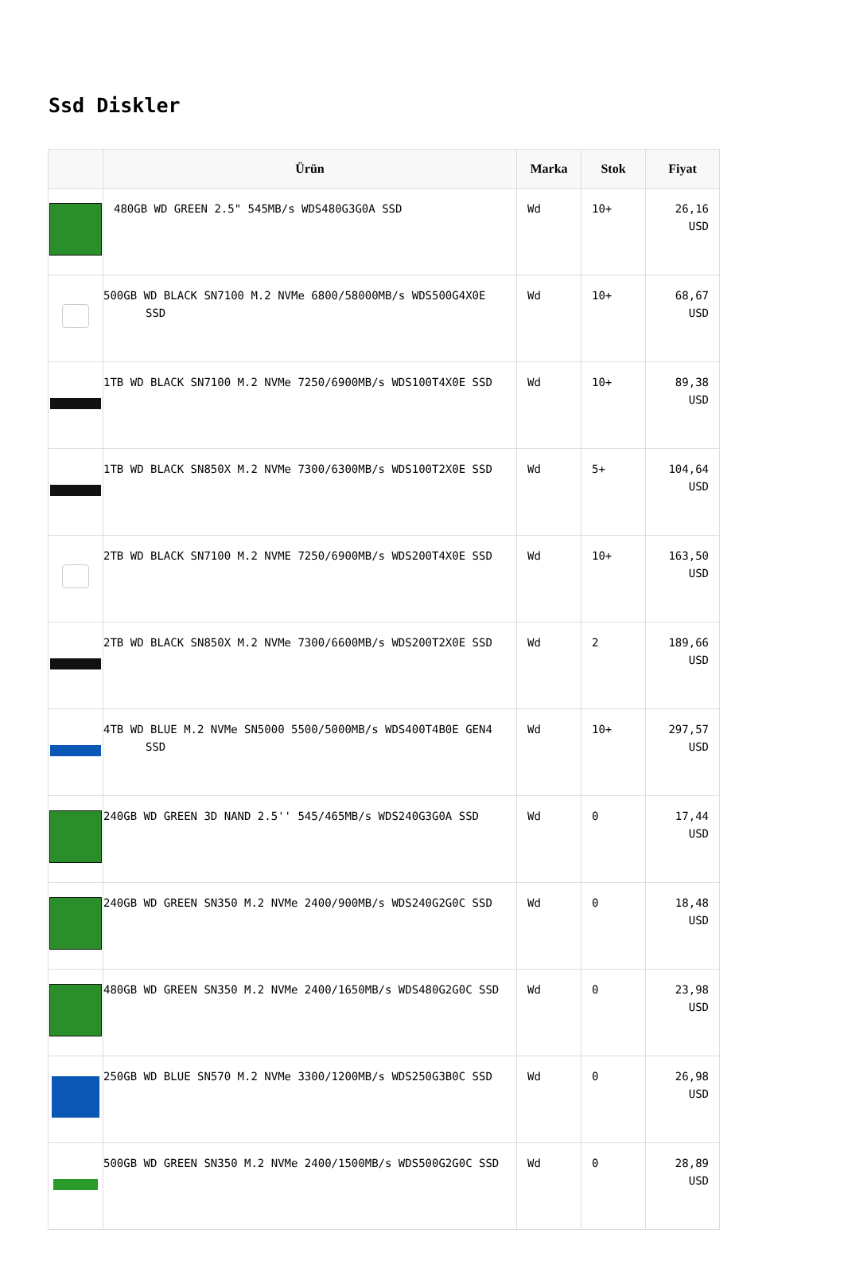Ssd Diskler
| | Ürün | Marka | Stok | Fiyat |
| --- | --- | --- | --- | --- |
| | 480GB WD GREEN 2.5" 545MB/s WDS480G3G0A SSD | Wd | 10+ | 26,16 USD |
| | 500GB WD BLACK SN7100 M.2 NVMe 6800/58000MB/s WDS500G4X0E SSD | Wd | 10+ | 68,67 USD |
| | 1TB WD BLACK SN7100 M.2 NVMe 7250/6900MB/s WDS100T4X0E SSD | Wd | 10+ | 89,38 USD |
| | 1TB WD BLACK SN850X M.2 NVMe 7300/6300MB/s WDS100T2X0E SSD | Wd | 5+ | 104,64 USD |
| | 2TB WD BLACK SN7100 M.2 NVME 7250/6900MB/s WDS200T4X0E SSD | Wd | 10+ | 163,50 USD |
| | 2TB WD BLACK SN850X M.2 NVMe 7300/6600MB/s WDS200T2X0E SSD | Wd | 2 | 189,66 USD |
| | 4TB WD BLUE M.2 NVMe SN5000 5500/5000MB/s WDS400T4B0E GEN4 SSD | Wd | 10+ | 297,57 USD |
| | 240GB WD GREEN 3D NAND 2.5'' 545/465MB/s WDS240G3G0A SSD | Wd | 0 | 17,44 USD |
| | 240GB WD GREEN SN350 M.2 NVMe 2400/900MB/s WDS240G2G0C SSD | Wd | 0 | 18,48 USD |
| | 480GB WD GREEN SN350 M.2 NVMe 2400/1650MB/s WDS480G2G0C SSD | Wd | 0 | 23,98 USD |
| | 250GB WD BLUE SN570 M.2 NVMe 3300/1200MB/s WDS250G3B0C SSD | Wd | 0 | 26,98 USD |
| | 500GB WD GREEN SN350 M.2 NVMe 2400/1500MB/s WDS500G2G0C SSD | Wd | 0 | 28,89 USD |